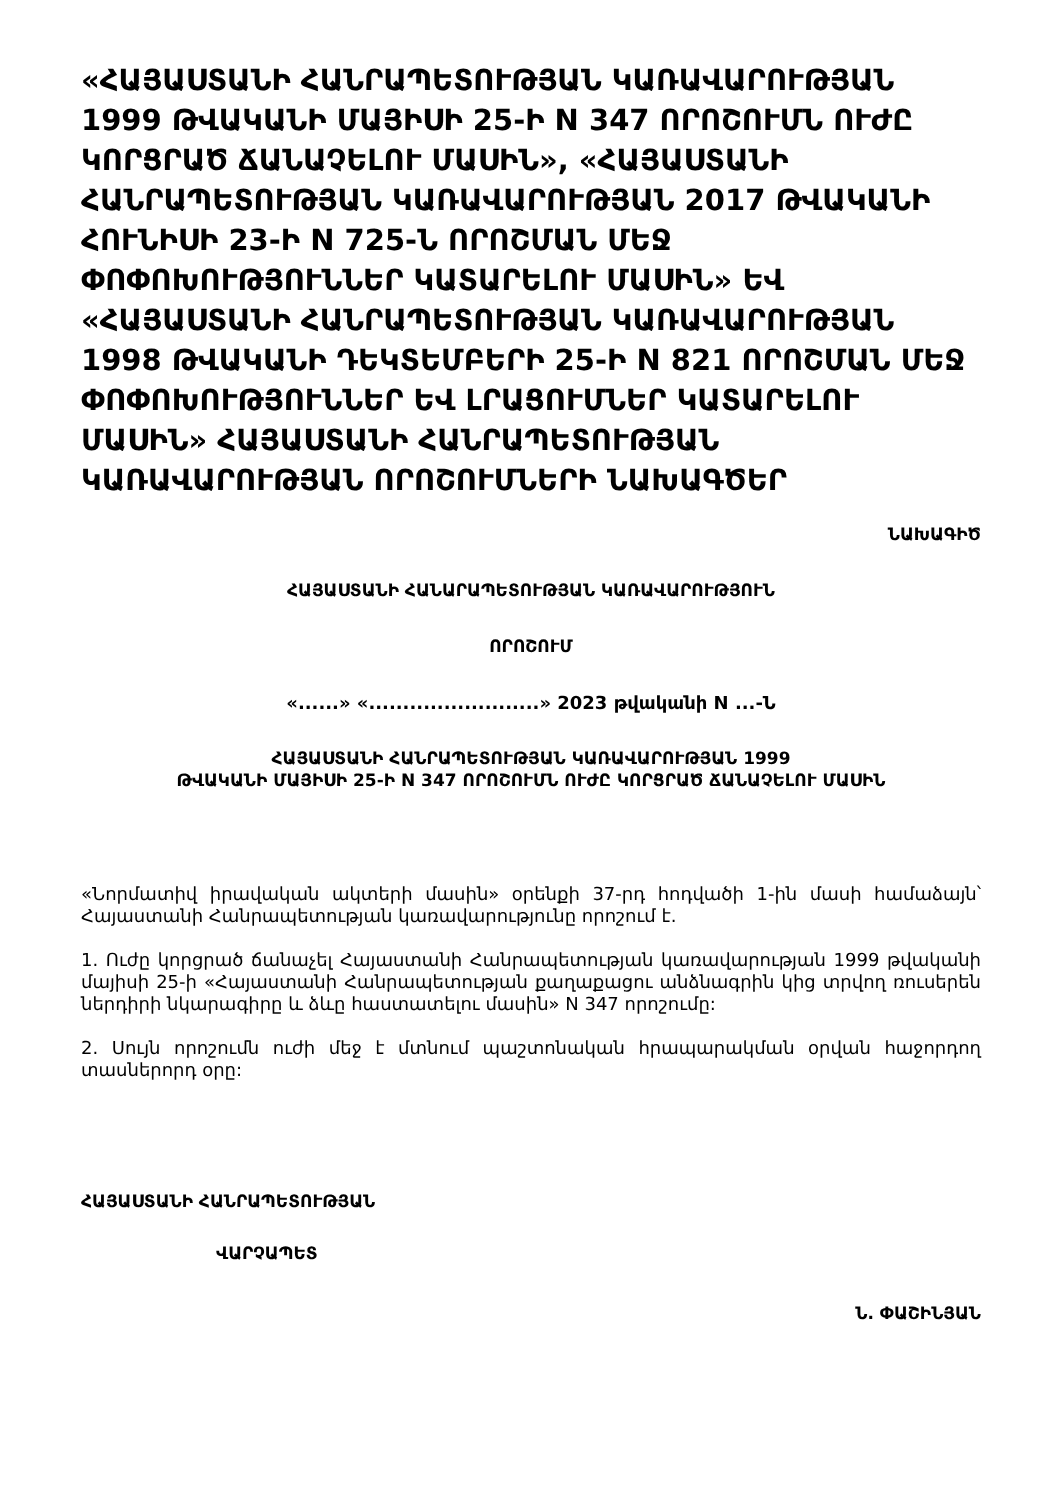«ՀԱՅԱՍՏԱՆԻ ՀԱՆՐԱՊԵՏՈՒԹՅԱՆ ԿԱՌԱՎԱՐՈՒԹՅԱՆ 1999 ԹՎԱԿԱՆԻ ՄԱՅԻՍԻ 25-Ի N 347 ՈՐՈՇՈՒՄՆ ՈՒԺԸ ԿՈՐՑՐԱԾ ՃԱՆԱՉԵԼՈՒ ՄԱՍԻՆ», «ՀԱՅԱՍՏԱՆԻ ՀԱՆՐԱՊԵՏՈՒԹՅԱՆ ԿԱՌԱՎԱՐՈՒԹՅԱՆ 2017 ԹՎԱԿԱՆԻ ՀՈՒՆԻՍԻ 23-Ի N 725-Ն ՈՐՈՇՄԱՆ ՄԵՋ ՓՈՓՈԽՈՒԹՅՈՒՆՆԵՐ ԿԱՏԱՐԵԼՈՒ ՄԱՍԻՆ» ԵՎ «ՀԱՅԱՍՏԱՆԻ ՀԱՆՐԱՊԵՏՈՒԹՅԱՆ ԿԱՌԱՎԱՐՈՒԹՅԱՆ 1998 ԹՎԱԿԱՆԻ ԴԵԿՏԵՄԲԵՐԻ 25-Ի N 821 ՈՐՈՇՄԱՆ ՄԵՋ ՓՈՓՈԽՈՒԹՅՈՒՆՆԵՐ ԵՎ ԼՐԱՑՈՒՄՆԵՐ ԿԱՏԱՐԵԼՈՒ ՄԱՍԻՆ» ՀԱՅԱՍՏԱՆԻ ՀԱՆՐԱՊԵՏՈՒԹՅԱՆ ԿԱՌԱՎԱՐՈՒԹՅԱՆ ՈՐՈՇՈՒՄՆԵՐԻ ՆԱԽԱԳԾԵՐ
ՆԱԽԱԳԻԾ
ՀԱՅԱՍՏԱՆԻ ՀԱՆԱՐԱՊԵՏՈՒԹՅԱՆ ԿԱՌԱՎԱՐՈՒԹՅՈՒՆ
ՈՐՈՇՈՒՄ
«......» «.........................» 2023 թվականի N ...-Ն
ՀԱՅԱՍՏԱՆԻ ՀԱՆՐԱՊԵՏՈՒԹՅԱՆ ԿԱՌԱՎԱՐՈՒԹՅԱՆ 1999
ԹՎԱԿԱՆԻ ՄԱՅԻՍԻ 25-Ի N 347 ՈՐՈՇՈՒՄՆ ՈՒԺԸ ԿՈՐՑՐԱԾ ՃԱՆԱՉԵԼՈՒ ՄԱՍԻՆ
«Նորմատիվ իրավական ակտերի մասին» օրենքի 37-րդ հոդվածի 1-ին մասի համաձայն՝ Հայաստանի Հանրապետության կառավարությունը որոշում է.
1. Ուժը կորցրած ճանաչել Հայաստանի Հանրապետության կառավարության 1999 թվականի մայիսի 25-ի «Հայաստանի Հանրապետության քաղաքացու անձնագրին կից տրվող ռուսերեն ներդիրի նկարագիրը և ձևը հաստատելու մասին» N 347 որոշումը:
2. Սույն որոշումն ուժի մեջ է մտնում պաշտոնական հրապարակման օրվան հաջորդող տասներորդ օրը:
ՀԱՅԱՍՏԱՆԻ ՀԱՆՐԱՊԵՏՈՒԹՅԱՆ
ՎԱՐՉԱՊԵՏ
Ն. ՓԱՇԻՆՅԱՆ